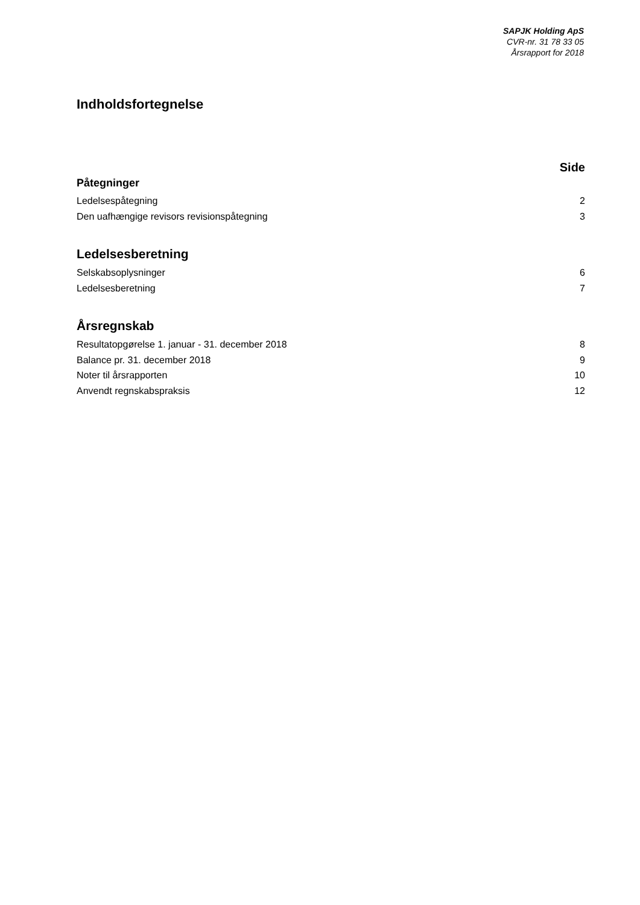SAPJK Holding ApS
CVR-nr. 31 78 33 05
Årsrapport for 2018
Indholdsfortegnelse
Side
Påtegninger
Ledelsespåtegning 2
Den uafhængige revisors revisionspåtegning 3
Ledelsesberetning
Selskabsoplysninger 6
Ledelsesberetning 7
Årsregnskab
Resultatopgørelse 1. januar - 31. december 2018 8
Balance pr. 31. december 2018 9
Noter til årsrapporten 10
Anvendt regnskabspraksis 12